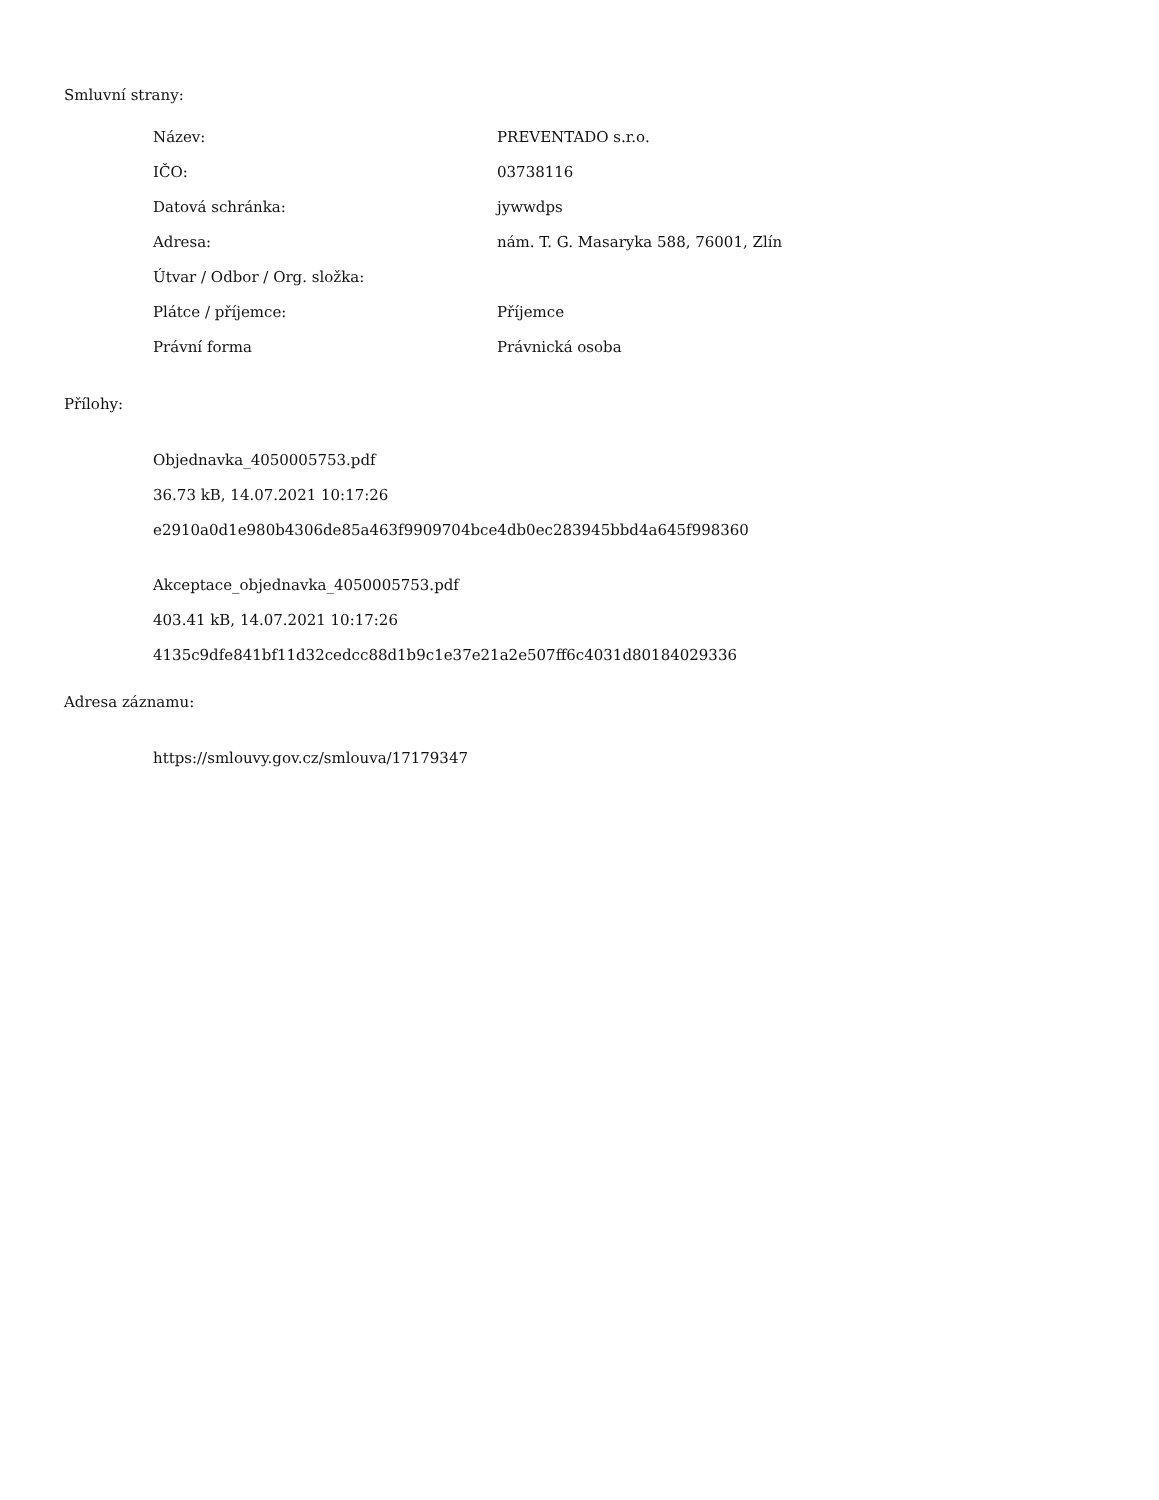Smluvní strany:
| Název: | PREVENTADO s.r.o. |
| IČO: | 03738116 |
| Datová schránka: | jywwdps |
| Adresa: | nám. T. G. Masaryka 588, 76001, Zlín |
| Útvar / Odbor / Org. složka: | |
| Plátce / příjemce: | Příjemce |
| Právní forma | Právnická osoba |
Přílohy:
Objednavka_4050005753.pdf
36.73 kB, 14.07.2021 10:17:26
e2910a0d1e980b4306de85a463f9909704bce4db0ec283945bbd4a645f998360
Akceptace_objednavka_4050005753.pdf
403.41 kB, 14.07.2021 10:17:26
4135c9dfe841bf11d32cedcc88d1b9c1e37e21a2e507ff6c4031d80184029336
Adresa záznamu:
https://smlouvy.gov.cz/smlouva/17179347